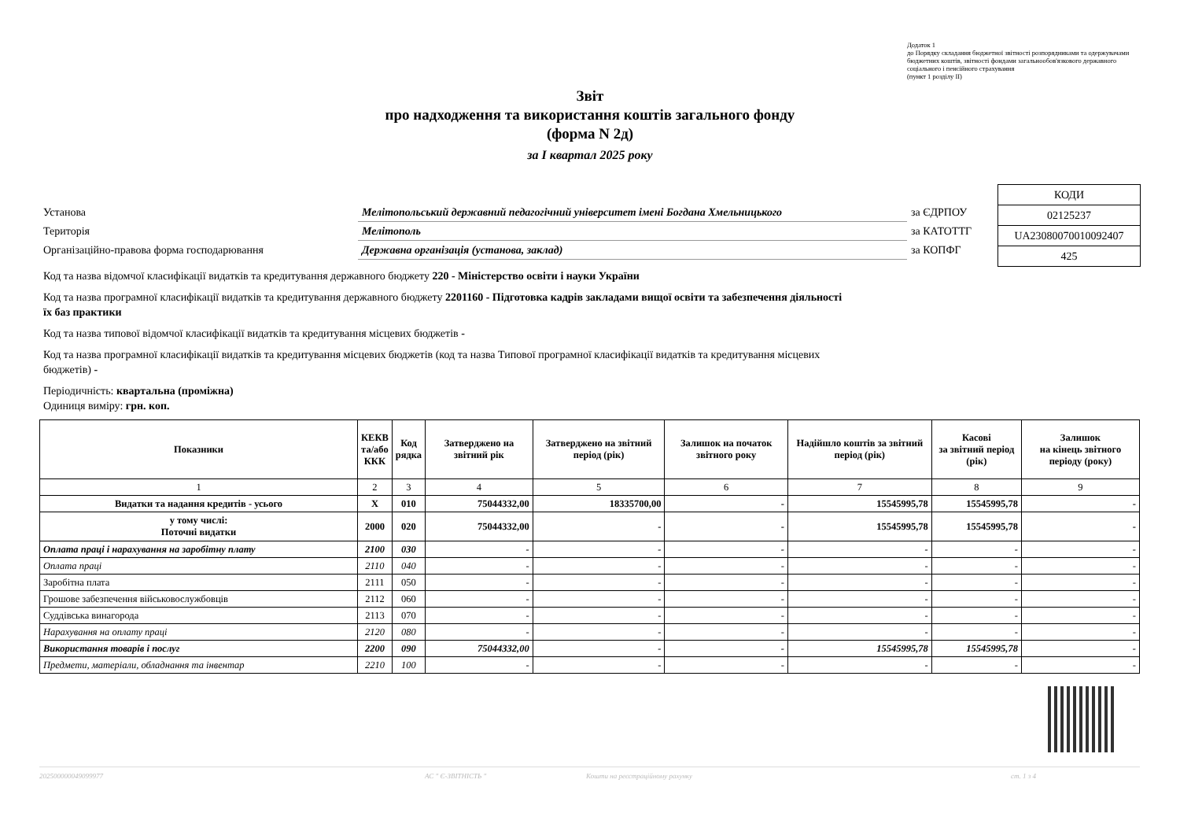Додаток 1
до Порядку складання бюджетної звітності розпорядниками та одержувачами бюджетних коштів, звітності фондами загальнообов'язкового державного соціального і пенсійного страхування
(пункт 1 розділу II)
Звіт
про надходження та використання коштів загального фонду
(форма N 2д)
за I квартал 2025 року
Установа Мелітопольський державний педагогічний університет імені Богдана Хмельницького за ЄДРПОУ
Територія Мелітополь за КАТОТТГ
Організаційно-правова форма господарювання Державна організація (установа, заклад) за КОПФГ
| КОДИ |
| 02125237 |
| UA23080070010092407 |
| 425 |
Код та назва відомчої класифікації видатків та кредитування державного бюджету 220 - Міністерство освіти і науки України
Код та назва програмної класифікації видатків та кредитування державного бюджету 2201160 - Підготовка кадрів закладами вищої освіти та забезпечення діяльності їх баз практики
Код та назва типової відомчої класифікації видатків та кредитування місцевих бюджетів -
Код та назва програмної класифікації видатків та кредитування місцевих бюджетів (код та назва Типової програмної класифікації видатків та кредитування місцевих бюджетів) -
Періодичність: квартальна (проміжна)
Одиниця виміру: грн. коп.
| Показники | КЕКВ та/або ККК | Код рядка | Затверджено на звітний рік | Затверджено на звітний період (рік) | Залишок на початок звітного року | Надійшло коштів за звітний період (рік) | Касові за звітний період (рік) | Залишок на кінець звітного періоду (року) |
| --- | --- | --- | --- | --- | --- | --- | --- | --- |
| 1 | 2 | 3 | 4 | 5 | 6 | 7 | 8 | 9 |
| Видатки та надання кредитів - усього | X | 010 | 75044332,00 | 18335700,00 | - | 15545995,78 | 15545995,78 | - |
| у тому числі: Поточні видатки | 2000 | 020 | 75044332,00 | - | - | 15545995,78 | 15545995,78 | - |
| Оплата праці і нарахування на заробітну плату | 2100 | 030 | - | - | - | - | - | - |
| Оплата праці | 2110 | 040 | - | - | - | - | - | - |
| Заробітна плата | 2111 | 050 | - | - | - | - | - | - |
| Грошове забезпечення військовослужбовців | 2112 | 060 | - | - | - | - | - | - |
| Суддівська винагорода | 2113 | 070 | - | - | - | - | - | - |
| Нарахування на оплату праці | 2120 | 080 | - | - | - | - | - | - |
| Використання товарів і послуг | 2200 | 090 | 75044332,00 | - | - | 15545995,78 | 15545995,78 | - |
| Предмети, матеріали, обладнання та інвентар | 2210 | 100 | - | - | - | - | - | - |
20250000004909997​7 АС " Є-ЗВІТНІСТЬ " Кошти на реєстраційному рахунку ст. 1 з 4